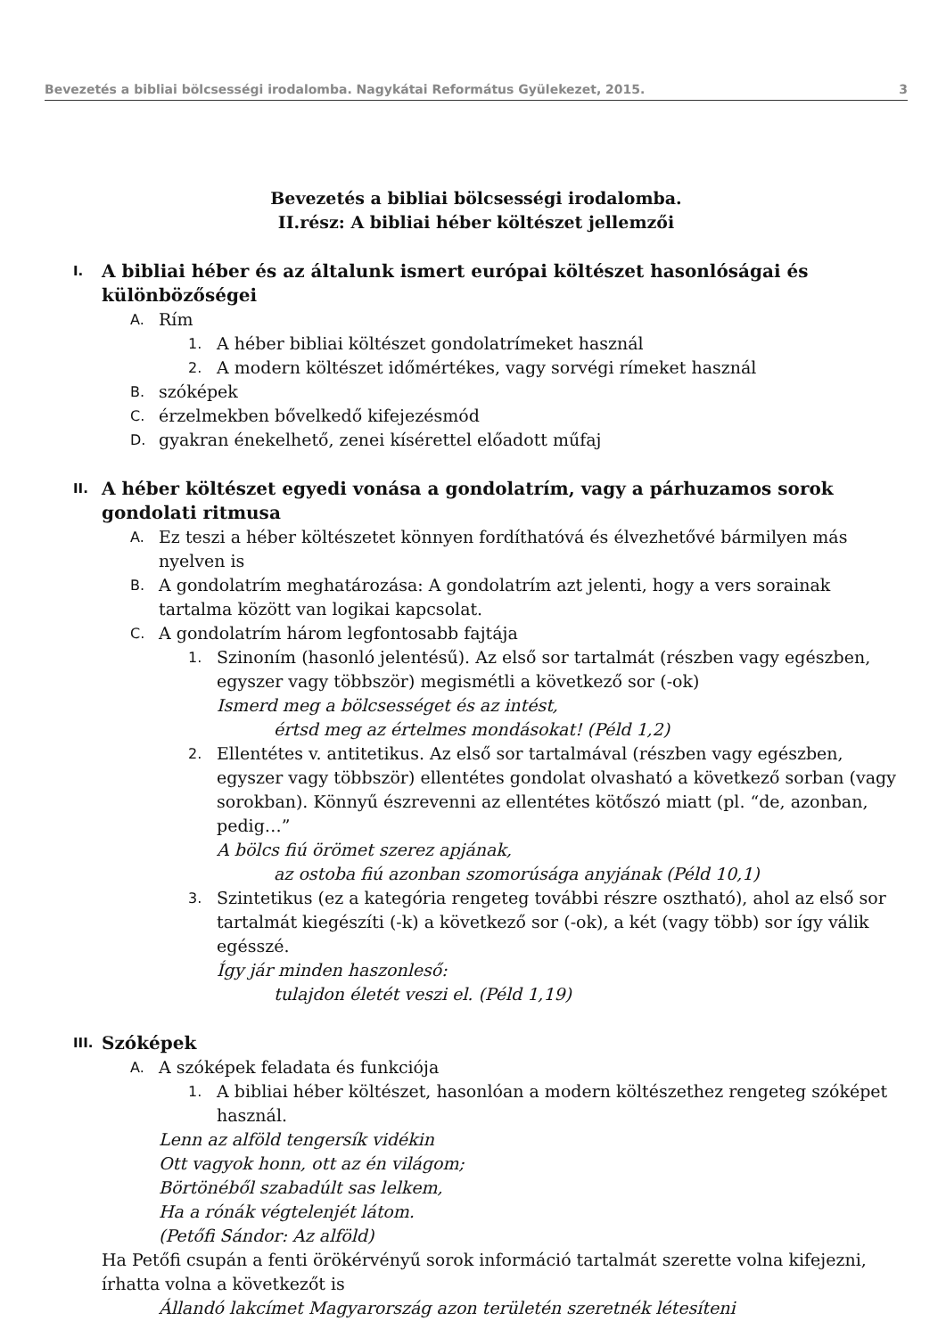Bevezetés a bibliai bölcsességi irodalomba. Nagykátai Református Gyülekezet, 2015. 3
Bevezetés a bibliai bölcsességi irodalomba.
II.rész: A bibliai héber költészet jellemzői
I. A bibliai héber és az általunk ismert európai költészet hasonlóságai és különbözőségei
A. Rím
1. A héber bibliai költészet gondolatrímeket használ
2. A modern költészet időmértékes, vagy sorvégi rímeket használ
B. szóképek
C. érzelmekben bővelkedő kifejezésmód
D. gyakran énekelhető, zenei kísérettel előadott műfaj
II. A héber költészet egyedi vonása a gondolatrím, vagy a párhuzamos sorok gondolati ritmusa
A. Ez teszi a héber költészetet könnyen fordíthatóvá és élvezhetővé bármilyen más nyelven is
B. A gondolatrím meghatározása: A gondolatrím azt jelenti, hogy a vers sorainak tartalma között van logikai kapcsolat.
C. A gondolatrím három legfontosabb fajtája
1.
Szinoním (hasonló jelentésű). Az első sor tartalmát (részben vagy egészben, egyszer vagy többször) megismétli a következő sor (-ok)
Ismerd meg a bölcsességet és az intést,
értsd meg az értelmes mondásokat! (Péld 1,2)
2.
Ellentétes v. antitetikus. Az első sor tartalmával (részben vagy egészben, egyszer vagy többször) ellentétes gondolat olvasható a következő sorban (vagy sorokban). Könnyű észrevenni az ellentétes kötőszó miatt (pl. “de, azonban, pedig…”
A bölcs fiú örömet szerez apjának,
az ostoba fiú azonban szomorúsága anyjának (Péld 10,1)
3.
Szintetikus (ez a kategória rengeteg további részre osztható), ahol az első sor tartalmát kiegészíti (-k) a következő sor (-ok), a két (vagy több) sor így válik egésszé.
Így jár minden haszonleső:
tulajdon életét veszi el. (Péld 1,19)
III. Szóképek
A. A szóképek feladata és funkciója
1. A bibliai héber költészet, hasonlóan a modern költészethez rengeteg szóképet használ.
Lenn az alföld tengersík vidékin
Ott vagyok honn, ott az én világom;
Börtönéből szabadúlt sas lelkem,
Ha a rónák végtelenjét látom.
(Petőfi Sándor: Az alföld)
Ha Petőfi csupán a fenti örökérvényű sorok információ tartalmát szerette volna kifejezni, írhatta volna a következőt is
Állandó lakcímet Magyarország azon területén szeretnék létesíteni